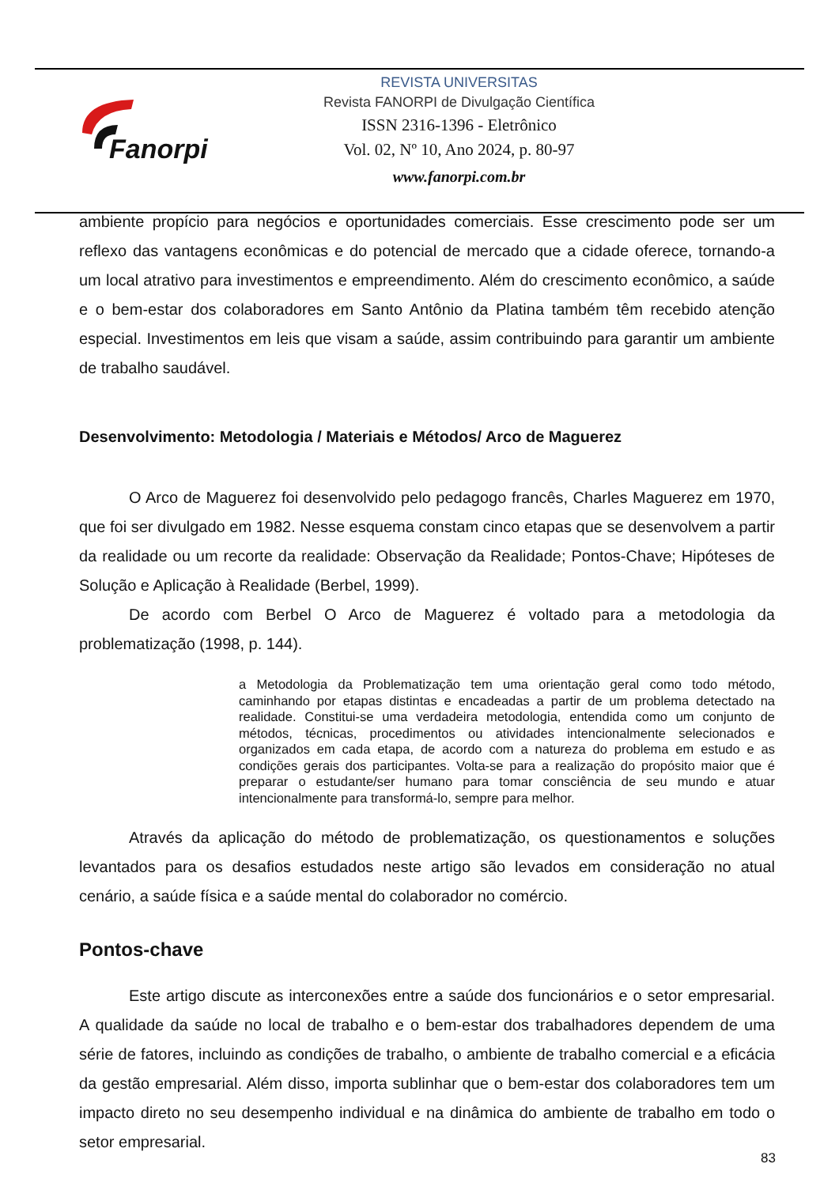Fanorpi
REVISTA UNIVERSITAS
Revista FANORPI de Divulgação Científica
ISSN 2316-1396 - Eletrônico
Vol. 02, Nº 10, Ano 2024, p. 80-97
www.fanorpi.com.br
ambiente propício para negócios e oportunidades comerciais. Esse crescimento pode ser um reflexo das vantagens econômicas e do potencial de mercado que a cidade oferece, tornando-a um local atrativo para investimentos e empreendimento. Além do crescimento econômico, a saúde e o bem-estar dos colaboradores em Santo Antônio da Platina também têm recebido atenção especial. Investimentos em leis que visam a saúde, assim contribuindo para garantir um ambiente de trabalho saudável.
Desenvolvimento: Metodologia / Materiais e Métodos/ Arco de Maguerez
O Arco de Maguerez foi desenvolvido pelo pedagogo francês, Charles Maguerez em 1970, que foi ser divulgado em 1982. Nesse esquema constam cinco etapas que se desenvolvem a partir da realidade ou um recorte da realidade: Observação da Realidade; Pontos-Chave; Hipóteses de Solução e Aplicação à Realidade (Berbel, 1999).
De acordo com Berbel O Arco de Maguerez é voltado para a metodologia da problematização (1998, p. 144).
a Metodologia da Problematização tem uma orientação geral como todo método, caminhando por etapas distintas e encadeadas a partir de um problema detectado na realidade. Constitui-se uma verdadeira metodologia, entendida como um conjunto de métodos, técnicas, procedimentos ou atividades intencionalmente selecionados e organizados em cada etapa, de acordo com a natureza do problema em estudo e as condições gerais dos participantes. Volta-se para a realização do propósito maior que é preparar o estudante/ser humano para tomar consciência de seu mundo e atuar intencionalmente para transformá-lo, sempre para melhor.
Através da aplicação do método de problematização, os questionamentos e soluções levantados para os desafios estudados neste artigo são levados em consideração no atual cenário, a saúde física e a saúde mental do colaborador no comércio.
Pontos-chave
Este artigo discute as interconexões entre a saúde dos funcionários e o setor empresarial. A qualidade da saúde no local de trabalho e o bem-estar dos trabalhadores dependem de uma série de fatores, incluindo as condições de trabalho, o ambiente de trabalho comercial e a eficácia da gestão empresarial. Além disso, importa sublinhar que o bem-estar dos colaboradores tem um impacto direto no seu desempenho individual e na dinâmica do ambiente de trabalho em todo o setor empresarial.
83